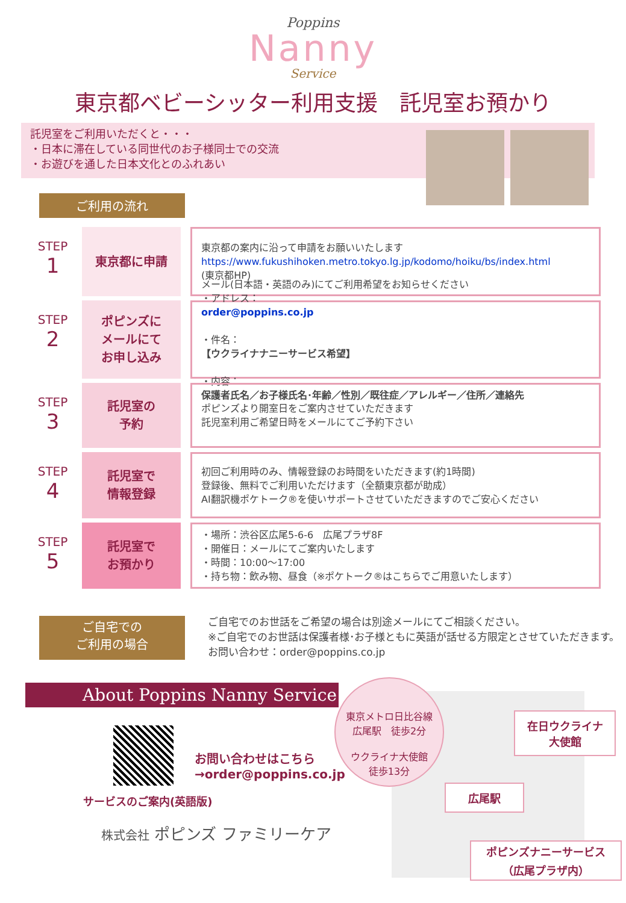Poppins
Nanny
Service
東京都ベビーシッター利用支援　託児室お預かり
託児室をご利用いただくと・・・
・日本に滞在している同世代のお子様同士での交流
・お遊びを通した日本文化とのふれあい
ご利用の流れ
STEP
1
東京都に申請
東京都の案内に沿って申請をお願いいたします
https://www.fukushihoken.metro.tokyo.lg.jp/kodomo/hoiku/bs/index.html
(東京都HP)
STEP
2
ポピンズに
メールにて
お申し込み
メール(日本語・英語のみ)にてご利用希望をお知らせください
・アドレス：
order@poppins.co.jp
・件名：
【ウクライナナニーサービス希望】
・内容：
保護者氏名／お子様氏名･年齢／性別／既往症／アレルギー／住所／連絡先
STEP
3
託児室の
予約
ポピンズより開室日をご案内させていただきます
託児室利用ご希望日時をメールにてご予約下さい
STEP
4
託児室で
情報登録
初回ご利用時のみ、情報登録のお時間をいただきます(約1時間)
登録後、無料でご利用いただけます（全額東京都が助成）
AI翻訳機ポケトーク®を使いサポートさせていただきますのでご安心ください
STEP
5
託児室で
お預かり
・場所：渋谷区広尾5-6-6　広尾プラザ8F
・開催日：メールにてご案内いたします
・時間：10:00～17:00
・持ち物：飲み物、昼食（※ポケトーク®はこちらでご用意いたします）
ご自宅での
ご利用の場合
ご自宅でのお世話をご希望の場合は別途メールにてご相談ください。
※ご自宅でのお世話は保護者様･お子様ともに英語が話せる方限定とさせていただきます。
お問い合わせ：order@poppins.co.jp
About Poppins Nanny Service
お問い合わせはこちら
→order@poppins.co.jp
サービスのご案内(英語版)
株式会社 ポピンズ ファミリーケア
東京メトロ日比谷線
広尾駅　徒歩2分
ウクライナ大使館
徒歩13分
在日ウクライナ
大使館
広尾駅
ポピンズナニーサービス
（広尾プラザ内）